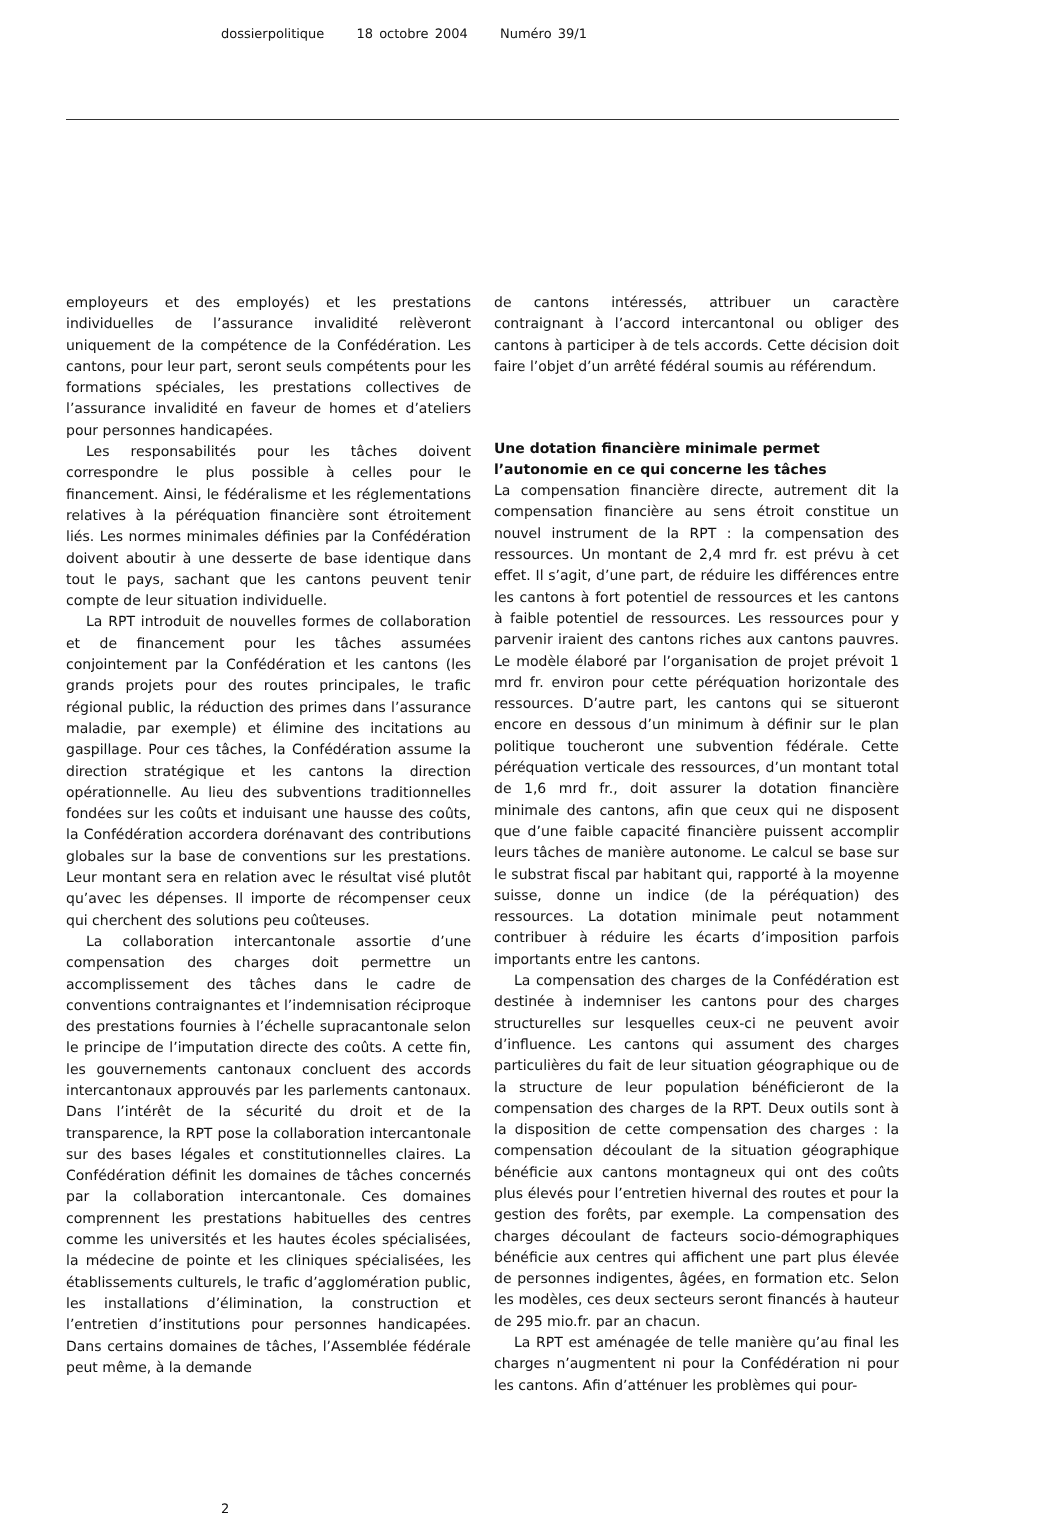dossierpolitique 18 octobre 2004 Numéro 39/1
employeurs et des employés) et les prestations individuelles de l’assurance invalidité relèveront uniquement de la compétence de la Confédération. Les cantons, pour leur part, seront seuls compétents pour les formations spéciales, les prestations collectives de l’assurance invalidité en faveur de homes et d’ateliers pour personnes handicapées.
Les responsabilités pour les tâches doivent correspondre le plus possible à celles pour le financement. Ainsi, le fédéralisme et les réglementations relatives à la péréquation financière sont étroitement liés. Les normes minimales définies par la Confédération doivent aboutir à une desserte de base identique dans tout le pays, sachant que les cantons peuvent tenir compte de leur situation individuelle.
La RPT introduit de nouvelles formes de collaboration et de financement pour les tâches assumées conjointement par la Confédération et les cantons (les grands projets pour des routes principales, le trafic régional public, la réduction des primes dans l’assurance maladie, par exemple) et élimine des incitations au gaspillage. Pour ces tâches, la Confédération assume la direction stratégique et les cantons la direction opérationnelle. Au lieu des subventions traditionnelles fondées sur les coûts et induisant une hausse des coûts, la Confédération accordera dorénavant des contributions globales sur la base de conventions sur les prestations. Leur montant sera en relation avec le résultat visé plutôt qu’avec les dépenses. Il importe de récompenser ceux qui cherchent des solutions peu coûteuses.
La collaboration intercantonale assortie d’une compensation des charges doit permettre un accomplissement des tâches dans le cadre de conventions contraignantes et l’indemnisation réciproque des prestations fournies à l’échelle supracantonale selon le principe de l’imputation directe des coûts. A cette fin, les gouvernements cantonaux concluent des accords intercantonaux approuvés par les parlements cantonaux. Dans l’intérêt de la sécurité du droit et de la transparence, la RPT pose la collaboration intercantonale sur des bases légales et constitutionnelles claires. La Confédération définit les domaines de tâches concernés par la collaboration intercantonale. Ces domaines comprennent les prestations habituelles des centres comme les universités et les hautes écoles spécialisées, la médecine de pointe et les cliniques spécialisées, les établissements culturels, le trafic d’agglomération public, les installations d’élimination, la construction et l’entretien d’institutions pour personnes handicapées. Dans certains domaines de tâches, l’Assemblée fédérale peut même, à la demande
de cantons intéressés, attribuer un caractère contraignant à l’accord intercantonal ou obliger des cantons à participer à de tels accords. Cette décision doit faire l’objet d’un arrêté fédéral soumis au référendum.
Une dotation financière minimale permet
l’autonomie en ce qui concerne les tâches
La compensation financière directe, autrement dit la compensation financière au sens étroit constitue un nouvel instrument de la RPT : la compensation des ressources. Un montant de 2,4 mrd fr. est prévu à cet effet. Il s’agit, d’une part, de réduire les différences entre les cantons à fort potentiel de ressources et les cantons à faible potentiel de ressources. Les ressources pour y parvenir iraient des cantons riches aux cantons pauvres. Le modèle élaboré par l’organisation de projet prévoit 1 mrd fr. environ pour cette péréquation horizontale des ressources. D’autre part, les cantons qui se situeront encore en dessous d’un minimum à définir sur le plan politique toucheront une subvention fédérale. Cette péréquation verticale des ressources, d’un montant total de 1,6 mrd fr., doit assurer la dotation financière minimale des cantons, afin que ceux qui ne disposent que d’une faible capacité financière puissent accomplir leurs tâches de manière autonome. Le calcul se base sur le substrat fiscal par habitant qui, rapporté à la moyenne suisse, donne un indice (de la péréquation) des ressources. La dotation minimale peut notamment contribuer à réduire les écarts d’imposition parfois importants entre les cantons.
La compensation des charges de la Confédération est destinée à indemniser les cantons pour des charges structurelles sur lesquelles ceux-ci ne peuvent avoir d’influence. Les cantons qui assument des charges particulières du fait de leur situation géographique ou de la structure de leur population bénéficieront de la compensation des charges de la RPT. Deux outils sont à la disposition de cette compensation des charges : la compensation découlant de la situation géographique bénéficie aux cantons montagneux qui ont des coûts plus élevés pour l’entretien hivernal des routes et pour la gestion des forêts, par exemple. La compensation des charges découlant de facteurs socio-démographiques bénéficie aux centres qui affichent une part plus élevée de personnes indigentes, âgées, en formation etc. Selon les modèles, ces deux secteurs seront financés à hauteur de 295 mio.fr. par an chacun.
La RPT est aménagée de telle manière qu’au final les charges n’augmentent ni pour la Confédération ni pour les cantons. Afin d’atténuer les problèmes qui pour-
2